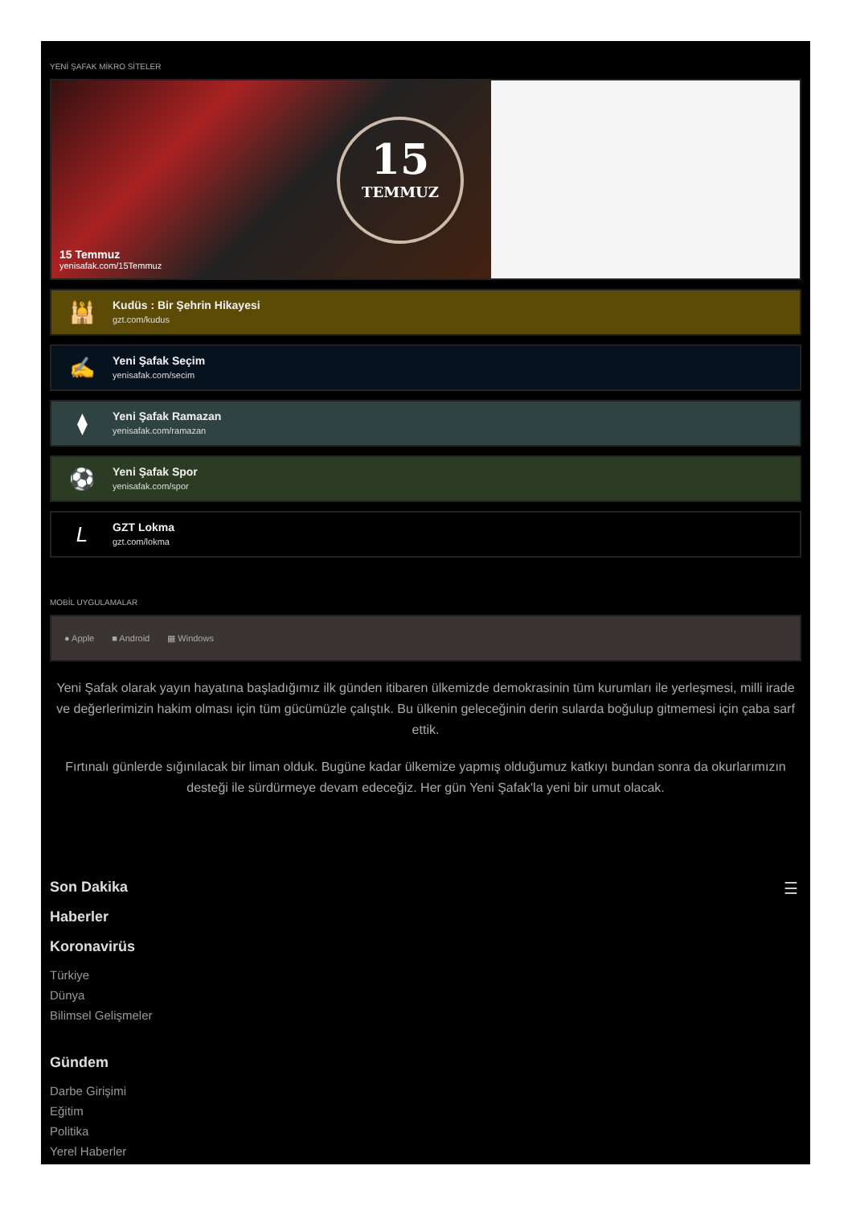YENİ ŞAFAK MİKRO SİTELER
15
TEMMUZ
15 Temmuz
yenisafak.com/15Temmuz
🕌
Kudüs : Bir Şehrin Hikayesi
gzt.com/kudus
✍
Yeni Şafak Seçim
yenisafak.com/secim
⧫
Yeni Şafak Ramazan
yenisafak.com/ramazan
⚽
Yeni Şafak Spor
yenisafak.com/spor
L
GZT Lokma
gzt.com/lokma
MOBİL UYGULAMALAR
● Apple ■ Android ▦ Windows
Yeni Şafak olarak yayın hayatına başladığımız ilk günden itibaren ülkemizde demokrasinin tüm kurumları ile yerleşmesi, milli irade ve değerlerimizin hakim olması için tüm gücümüzle çalıştık. Bu ülkenin geleceğinin derin sularda boğulup gitmemesi için çaba sarf ettik.
Fırtınalı günlerde sığınılacak bir liman olduk. Bugüne kadar ülkemize yapmış olduğumuz katkıyı bundan sonra da okurlarımızın desteği ile sürdürmeye devam edeceğiz. Her gün Yeni Şafak'la yeni bir umut olacak.
☰
Son Dakika
Haberler
Koronavirüs
Türkiye
Dünya
Bilimsel Gelişmeler
Gündem
Darbe Girişimi
Eğitim
Politika
Yerel Haberler